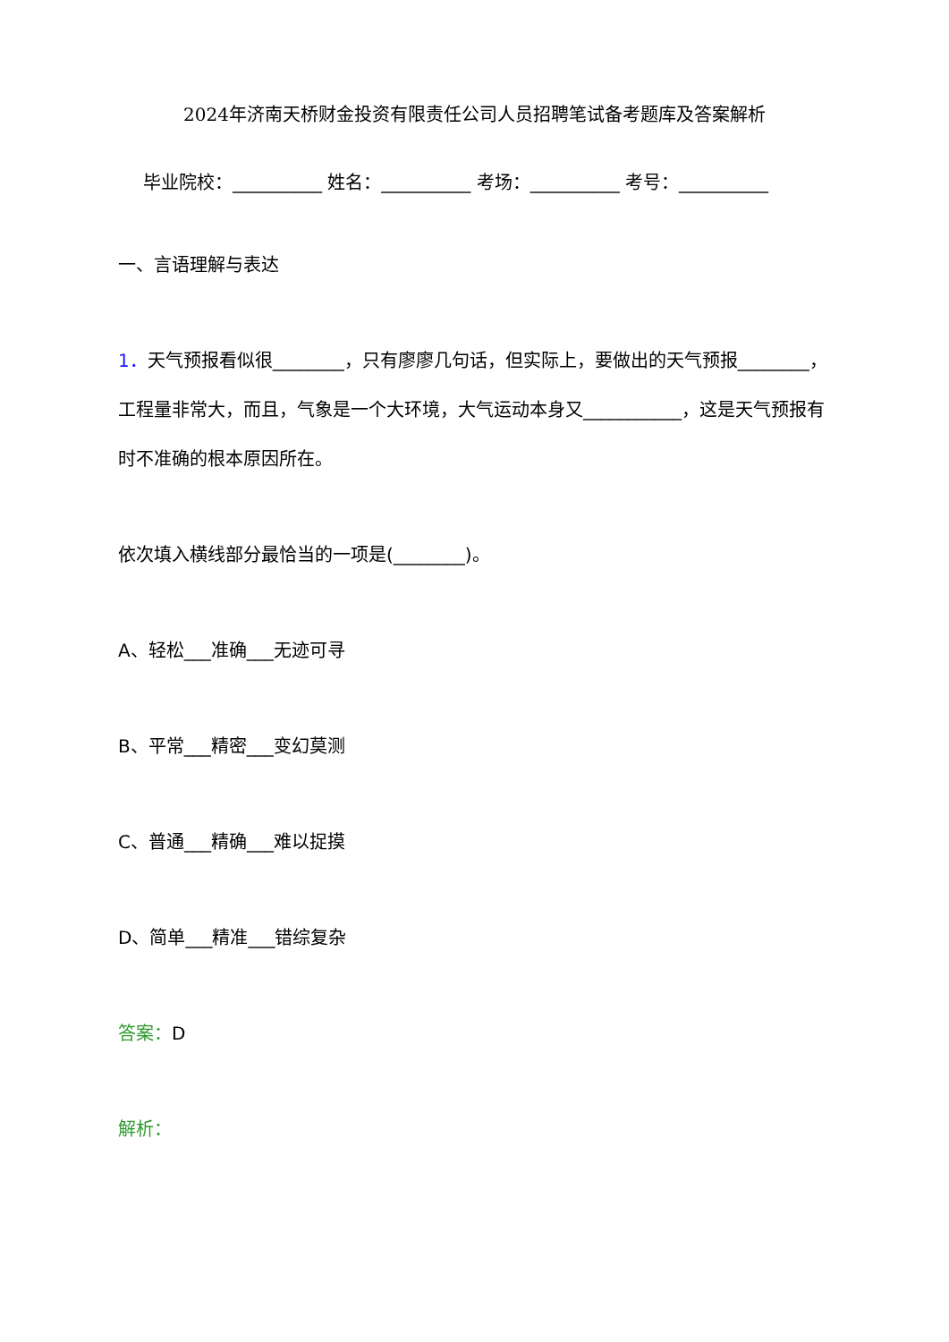2024年济南天桥财金投资有限责任公司人员招聘笔试备考题库及答案解析
毕业院校：__________ 姓名：__________ 考场：__________ 考号：__________
一、言语理解与表达
1．天气预报看似很________，只有廖廖几句话，但实际上，要做出的天气预报________，工程量非常大，而且，气象是一个大环境，大气运动本身又___________，这是天气预报有时不准确的根本原因所在。
依次填入横线部分最恰当的一项是(________)。
A、轻松___准确___无迹可寻
B、平常___精密___变幻莫测
C、普通___精确___难以捉摸
D、简单___精准___错综复杂
答案：D
解析：